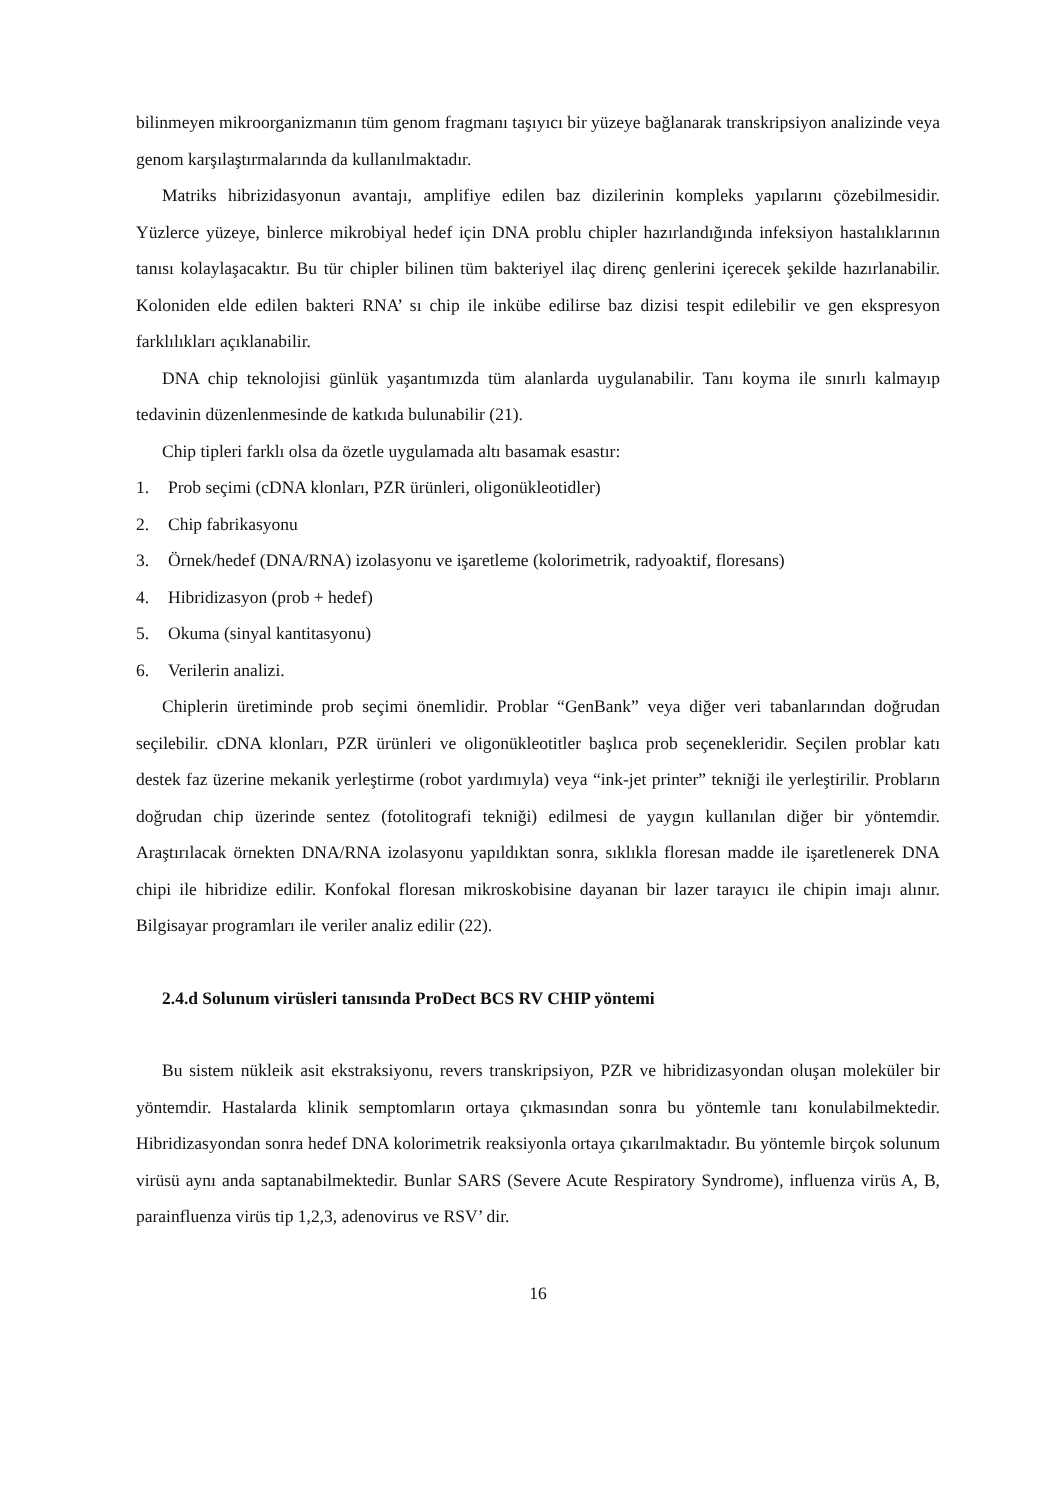bilinmeyen mikroorganizmanın tüm genom fragmanı taşıyıcı bir yüzeye bağlanarak transkripsiyon analizinde veya genom karşılaştırmalarında da kullanılmaktadır.
Matriks hibrizidasyonun avantajı, amplifiye edilen baz dizilerinin kompleks yapılarını çözebilmesidir. Yüzlerce yüzeye, binlerce mikrobiyal hedef için DNA problu chipler hazırlandığında infeksiyon hastalıklarının tanısı kolaylaşacaktır. Bu tür chipler bilinen tüm bakteriyel ilaç direnç genlerini içerecek şekilde hazırlanabilir. Koloniden elde edilen bakteri RNA’ sı chip ile inkübe edilirse baz dizisi tespit edilebilir ve gen ekspresyon farklılıkları açıklanabilir.
DNA chip teknolojisi günlük yaşantımızda tüm alanlarda uygulanabilir. Tanı koyma ile sınırlı kalmayıp tedavinin düzenlenmesinde de katkıda bulunabilir (21).
Chip tipleri farklı olsa da özetle uygulamada altı basamak esastır:
1. Prob seçimi (cDNA klonları, PZR ürünleri, oligonükleotidler)
2. Chip fabrikasyonu
3. Örnek/hedef (DNA/RNA) izolasyonu ve işaretleme (kolorimetrik, radyoaktif, floresans)
4. Hibridizasyon (prob + hedef)
5. Okuma (sinyal kantitasyonu)
6. Verilerin analizi.
Chiplerin üretiminde prob seçimi önemlidir. Problar “GenBank” veya diğer veri tabanlarından doğrudan seçilebilir. cDNA klonları, PZR ürünleri ve oligonükleotitler başlıca prob seçenekleridir. Seçilen problar katı destek faz üzerine mekanik yerleştirme (robot yardımıyla) veya “ink-jet printer” tekniği ile yerleştirilir. Probların doğrudan chip üzerinde sentez (fotolitografi tekniği) edilmesi de yaygın kullanılan diğer bir yöntemdir. Araştırılacak örnekten DNA/RNA izolasyonu yapıldıktan sonra, sıklıkla floresan madde ile işaretlenerek DNA chipi ile hibridize edilir. Konfokal floresan mikroskobisine dayanan bir lazer tarayıcı ile chipin imajı alınır. Bilgisayar programları ile veriler analiz edilir (22).
2.4.d Solunum virüsleri tanısında ProDect BCS RV CHIP yöntemi
Bu sistem nükleik asit ekstraksiyonu, revers transkripsiyon, PZR ve hibridizasyondan oluşan moleküler bir yöntemdir. Hastalarda klinik semptomların ortaya çıkmasından sonra bu yöntemle tanı konulabilmektedir. Hibridizasyondan sonra hedef DNA kolorimetrik reaksiyonla ortaya çıkarılmaktadır. Bu yöntemle birçok solunum virüsü aynı anda saptanabilmektedir. Bunlar SARS (Severe Acute Respiratory Syndrome), influenza virüs A, B, parainfluenza virüs tip 1,2,3, adenovirus ve RSV’ dir.
16